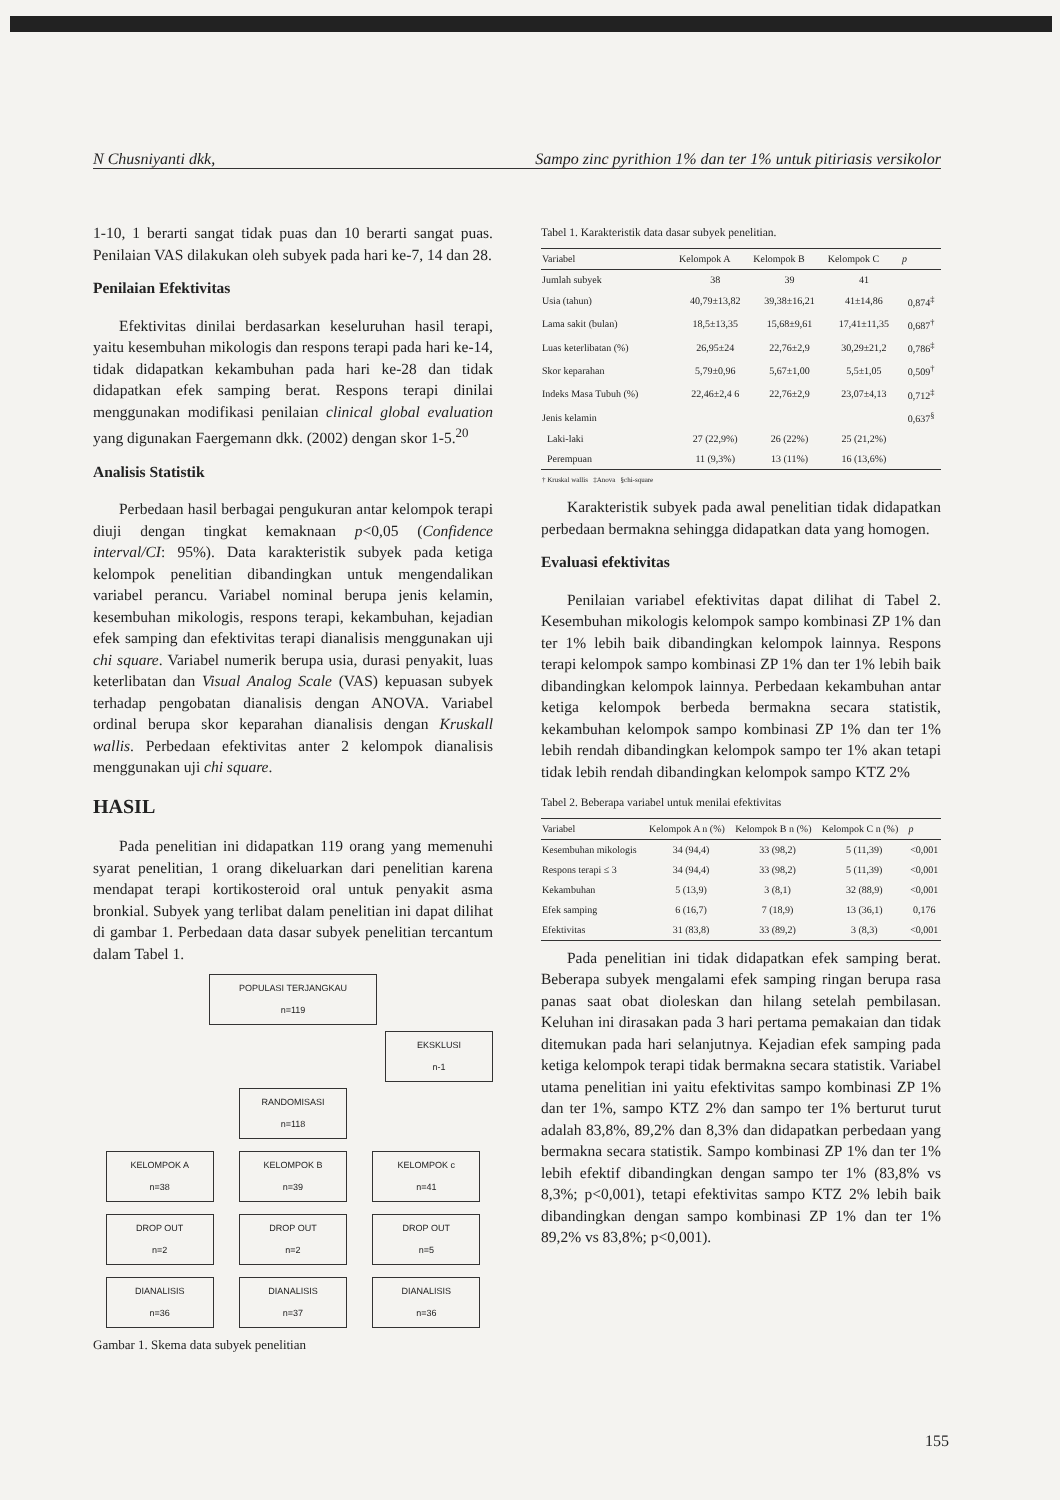N Chusniyanti dkk, Sampo zinc pyrithion 1% dan ter 1% untuk pitiriasis versikolor
1-10, 1 berarti sangat tidak puas dan 10 berarti sangat puas. Penilaian VAS dilakukan oleh subyek pada hari ke-7, 14 dan 28.
Penilaian Efektivitas
Efektivitas dinilai berdasarkan keseluruhan hasil terapi, yaitu kesembuhan mikologis dan respons terapi pada hari ke-14, tidak didapatkan kekambuhan pada hari ke-28 dan tidak didapatkan efek samping berat. Respons terapi dinilai menggunakan modifikasi penilaian clinical global evaluation yang digunakan Faergemann dkk. (2002) dengan skor 1-5.<sup>20</sup>
Analisis Statistik
Perbedaan hasil berbagai pengukuran antar kelompok terapi diuji dengan tingkat kemaknaan p<0,05 (Confidence interval/CI: 95%). Data karakteristik subyek pada ketiga kelompok penelitian dibandingkan untuk mengendalikan variabel perancu. Variabel nominal berupa jenis kelamin, kesembuhan mikologis, respons terapi, kekambuhan, kejadian efek samping dan efektivitas terapi dianalisis menggunakan uji chi square. Variabel numerik berupa usia, durasi penyakit, luas keterlibatan dan Visual Analog Scale (VAS) kepuasan subyek terhadap pengobatan dianalisis dengan ANOVA. Variabel ordinal berupa skor keparahan dianalisis dengan Kruskall wallis. Perbedaan efektivitas anter 2 kelompok dianalisis menggunakan uji chi square.
HASIL
Pada penelitian ini didapatkan 119 orang yang memenuhi syarat penelitian, 1 orang dikeluarkan dari penelitian karena mendapat terapi kortikosteroid oral untuk penyakit asma bronkial. Subyek yang terlibat dalam penelitian ini dapat dilihat di gambar 1. Perbedaan data dasar subyek penelitian tercantum dalam Tabel 1.
POPULASI TERJANGKAU
n=119
EKSKLUSI
n-1
RANDOMISASI
n=118
KELOMPOK A
n=38
KELOMPOK B
n=39
KELOMPOK c
n=41
DROP OUT
n=2
DROP OUT
n=2
DROP OUT
n=5
DIANALISIS
n=36
DIANALISIS
n=37
DIANALISIS
n=36
Gambar 1. Skema data subyek penelitian
Tabel 1. Karakteristik data dasar subyek penelitian.
| Variabel | Kelompok A | Kelompok B | Kelompok C | p |
| --- | --- | --- | --- | --- |
| Jumlah subyek | 38 | 39 | 41 | |
| Usia (tahun) | 40,79±13,82 | 39,38±16,21 | 41±14,86 | 0,874<sup>‡</sup> |
| Lama sakit (bulan) | 18,5±13,35 | 15,68±9,61 | 17,41±11,35 | 0,687<sup>†</sup> |
| Luas keterlibatan (%) | 26,95±24 | 22,76±2,9 | 30,29±21,2 | 0,786<sup>‡</sup> |
| Skor keparahan | 5,79±0,96 | 5,67±1,00 | 5,5±1,05 | 0,509<sup>†</sup> |
| Indeks Masa Tubuh (%) | 22,46±2,4 6 | 22,76±2,9 | 23,07±4,13 | 0,712<sup>‡</sup> |
| Jenis kelamin | | | | 0,637<sup>§</sup> |
| Laki-laki | 27 (22,9%) | 26 (22%) | 25 (21,2%) | |
| Perempuan | 11 (9,3%) | 13 (11%) | 16 (13,6%) | |
| † Kruskal wallis ‡Anova §chi-square | | | | |
Karakteristik subyek pada awal penelitian tidak didapatkan perbedaan bermakna sehingga didapatkan data yang homogen.
Evaluasi efektivitas
Penilaian variabel efektivitas dapat dilihat di Tabel 2. Kesembuhan mikologis kelompok sampo kombinasi ZP 1% dan ter 1% lebih baik dibandingkan kelompok lainnya. Respons terapi kelompok sampo kombinasi ZP 1% dan ter 1% lebih baik dibandingkan kelompok lainnya. Perbedaan kekambuhan antar ketiga kelompok berbeda bermakna secara statistik, kekambuhan kelompok sampo kombinasi ZP 1% dan ter 1% lebih rendah dibandingkan kelompok sampo ter 1% akan tetapi tidak lebih rendah dibandingkan kelompok sampo KTZ 2%
Tabel 2. Beberapa variabel untuk menilai efektivitas
| Variabel | Kelompok A n (%) | Kelompok B n (%) | Kelompok C n (%) | p |
| --- | --- | --- | --- | --- |
| Kesembuhan mikologis | 34 (94,4) | 33 (98,2) | 5 (11,39) | <0,001 |
| Respons terapi ≤ 3 | 34 (94,4) | 33 (98,2) | 5 (11,39) | <0,001 |
| Kekambuhan | 5 (13,9) | 3 (8,1) | 32 (88,9) | <0,001 |
| Efek samping | 6 (16,7) | 7 (18,9) | 13 (36,1) | 0,176 |
| Efektivitas | 31 (83,8) | 33 (89,2) | 3 (8,3) | <0,001 |
Pada penelitian ini tidak didapatkan efek samping berat. Beberapa subyek mengalami efek samping ringan berupa rasa panas saat obat dioleskan dan hilang setelah pembilasan. Keluhan ini dirasakan pada 3 hari pertama pemakaian dan tidak ditemukan pada hari selanjutnya. Kejadian efek samping pada ketiga kelompok terapi tidak bermakna secara statistik. Variabel utama penelitian ini yaitu efektivitas sampo kombinasi ZP 1% dan ter 1%, sampo KTZ 2% dan sampo ter 1% berturut turut adalah 83,8%, 89,2% dan 8,3% dan didapatkan perbedaan yang bermakna secara statistik. Sampo kombinasi ZP 1% dan ter 1% lebih efektif dibandingkan dengan sampo ter 1% (83,8% vs 8,3%; p<0,001), tetapi efektivitas sampo KTZ 2% lebih baik dibandingkan dengan sampo kombinasi ZP 1% dan ter 1% 89,2% vs 83,8%; p<0,001).
155